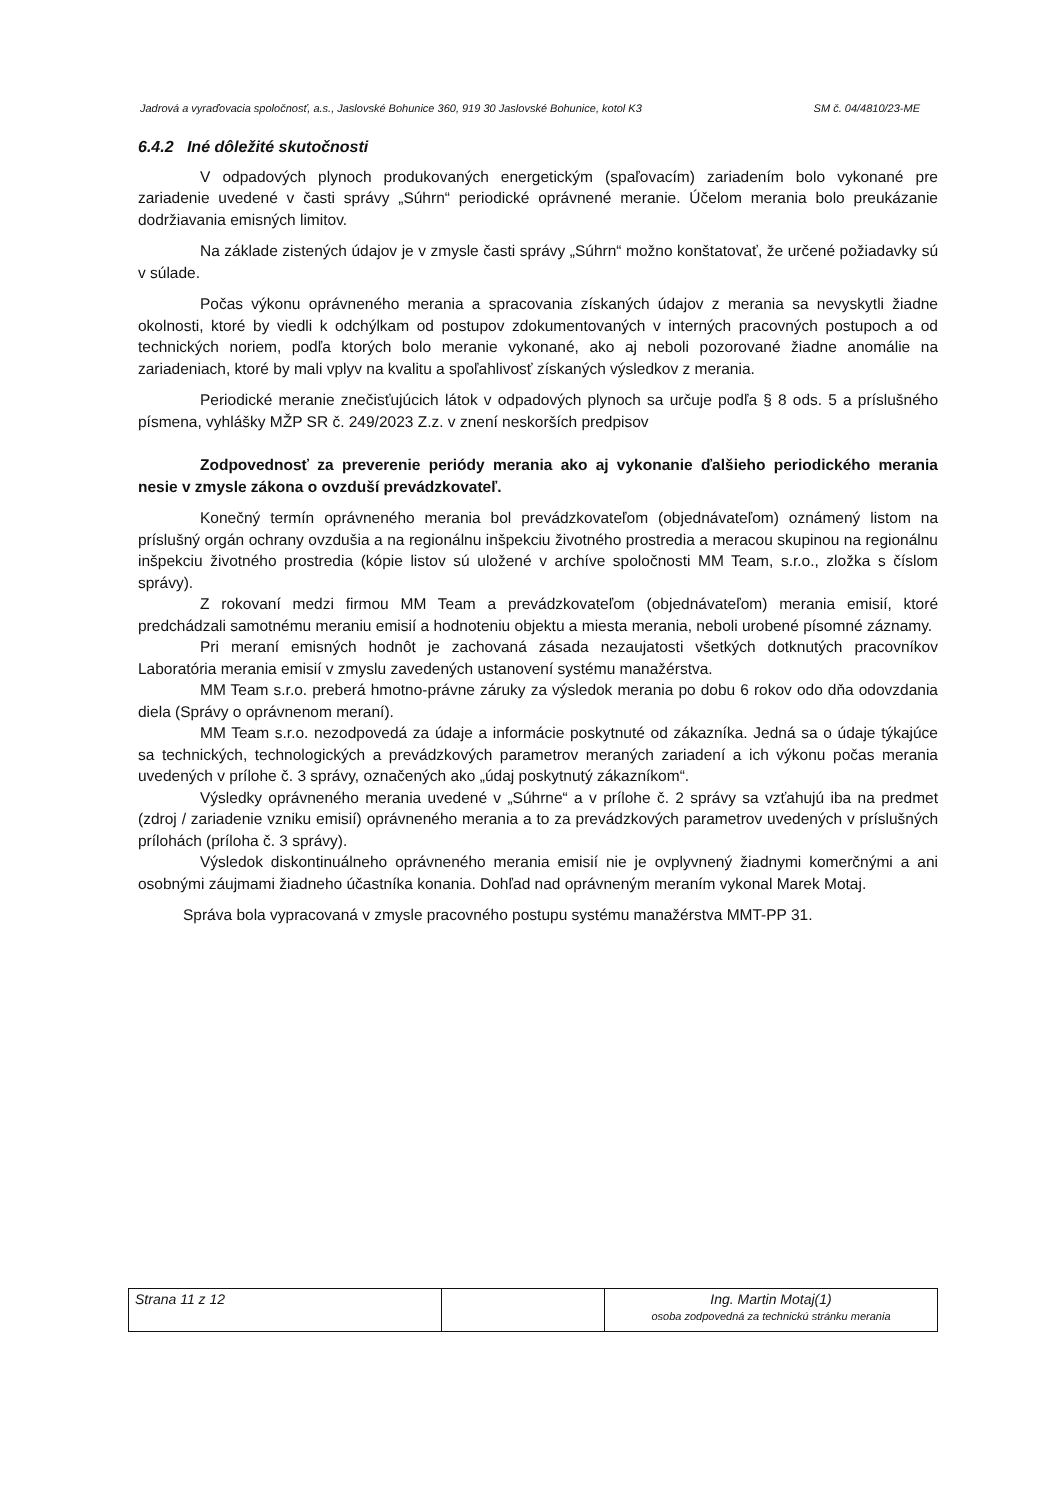Jadrová a vyraďovacia spoločnosť, a.s., Jaslovské Bohunice 360, 919 30 Jaslovské Bohunice, kotol K3 SM č. 04/4810/23-ME
6.4.2 Iné dôležité skutočnosti
V odpadových plynoch produkovaných energetickým (spaľovacím) zariadením bolo vykonané pre zariadenie uvedené v časti správy „Súhrn“ periodické oprávnené meranie. Účelom merania bolo preukázanie dodržiavania emisných limitov.
Na základe zistených údajov je v zmysle časti správy „Súhrn“ možno konštatovať, že určené požiadavky sú v súlade.
Počas výkonu oprávneného merania a spracovania získaných údajov z merania sa nevyskytli žiadne okolnosti, ktoré by viedli k odchýlkam od postupov zdokumentovaných v interných pracovných postupoch a od technických noriem, podľa ktorých bolo meranie vykonané, ako aj neboli pozorované žiadne anomálie na zariadeniach, ktoré by mali vplyv na kvalitu a spoľahlivosť získaných výsledkov z merania.
Periodické meranie znečisťujúcich látok v odpadových plynoch sa určuje podľa § 8 ods. 5 a príslušného písmena, vyhlášky MŽP SR č. 249/2023 Z.z. v znení neskorších predpisov
Zodpovednosť za preverenie periódy merania ako aj vykonanie ďalšieho periodického merania nesie v zmysle zákona o ovzduší prevádzkovateľ.
Konečný termín oprávneného merania bol prevádzkovateľom (objednávateľom) oznámený listom na príslušný orgán ochrany ovzdušia a na regionálnu inšpekciu životného prostredia a meracou skupinou na regionálnu inšpekciu životného prostredia (kópie listov sú uložené v archíve spoločnosti MM Team, s.r.o., zložka s číslom správy).
Z rokovaní medzi firmou MM Team a prevádzkovateľom (objednávateľom) merania emisií, ktoré predchádzali samotnému meraniu emisií a hodnoteniu objektu a miesta merania, neboli urobené písomné záznamy.
Pri meraní emisných hodnôt je zachovaná zásada nezaujatosti všetkých dotknutých pracovníkov Laboratória merania emisií v zmyslu zavedených ustanovení systému manažérstva.
MM Team s.r.o. preberá hmotno-právne záruky za výsledok merania po dobu 6 rokov odo dňa odovzdania diela (Správy o oprávnenom meraní).
MM Team s.r.o. nezodpovedá za údaje a informácie poskytnuté od zákazníka. Jedná sa o údaje týkajúce sa technických, technologických a prevádzkových parametrov meraných zariadení a ich výkonu počas merania uvedených v prílohe č. 3 správy, označených ako „údaj poskytnutý zákazníkom“.
Výsledky oprávneného merania uvedené v „Súhrne“ a v prílohe č. 2 správy sa vzťahujú iba na predmet (zdroj / zariadenie vzniku emisií) oprávneného merania a to za prevádzkových parametrov uvedených v príslušných prílohách (príloha č. 3 správy).
Výsledok diskontinuálneho oprávneného merania emisií nie je ovplyvnený žiadnymi komerčnými a ani osobnými záujmami žiadneho účastníka konania. Dohľad nad oprávneným meraním vykonal Marek Motaj.
Správa bola vypracovaná v zmysle pracovného postupu systému manažérstva MMT-PP 31.
| Strana 11 z 12 | | Ing. Martin Motaj(1) osoba zodpovedná za technickú stránku merania |